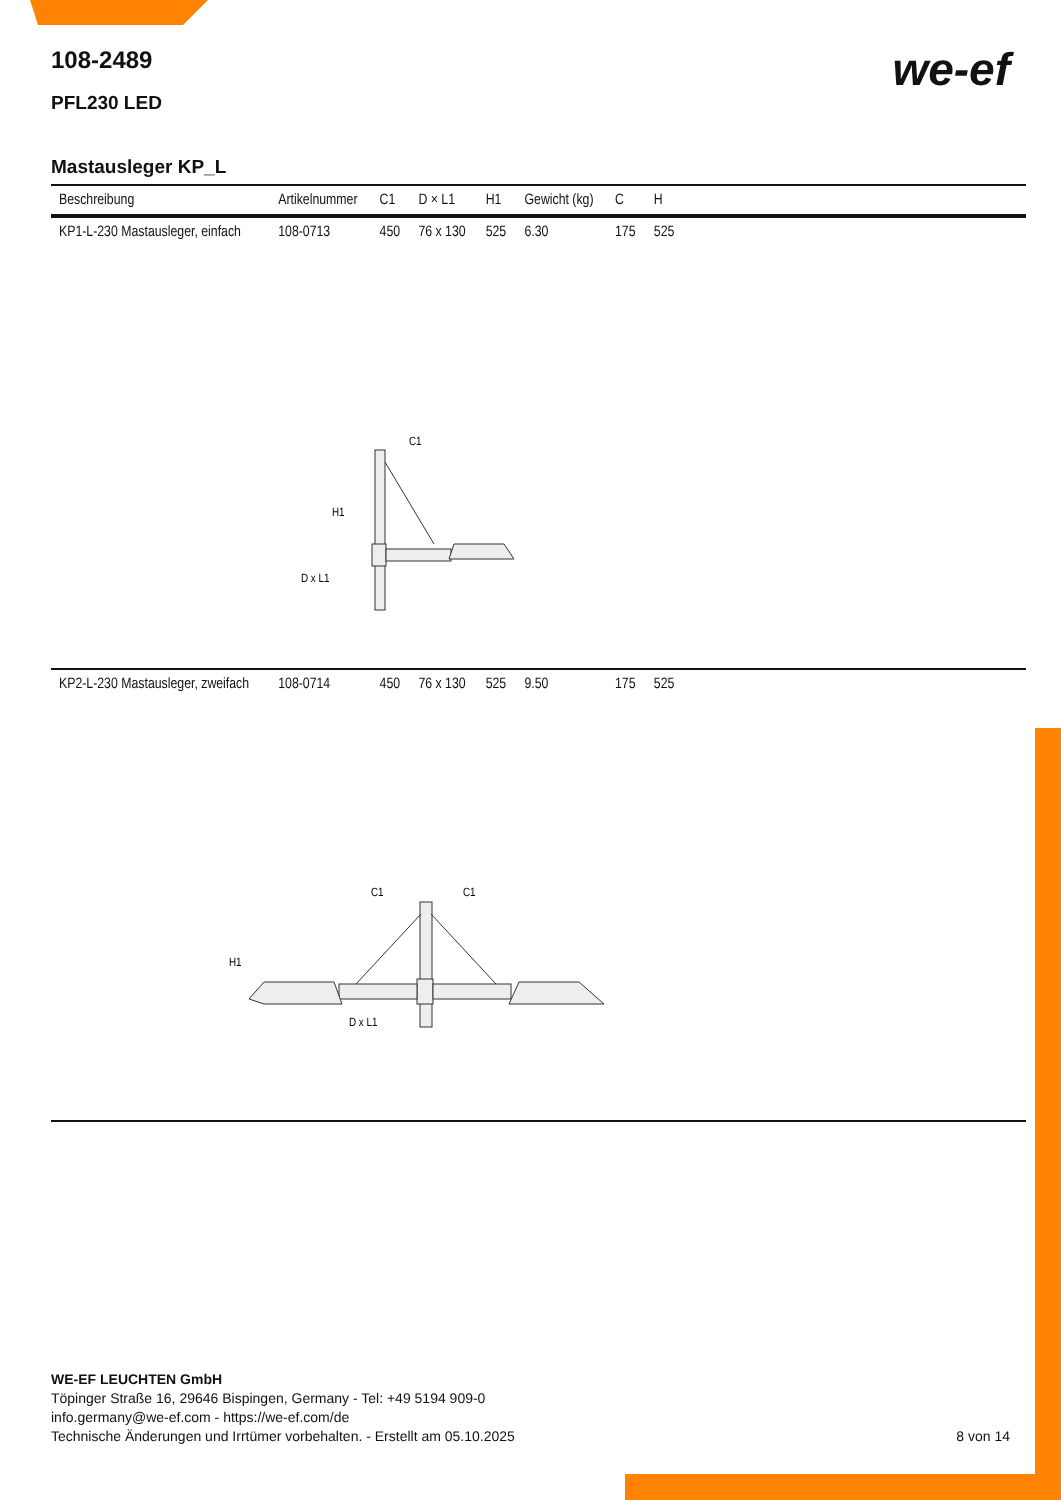we-ef
108-2489
PFL230 LED
Mastausleger KP_L
| Beschreibung | Artikelnummer | C1 | D × L1 | H1 | Gewicht (kg) | C | H | |
| --- | --- | --- | --- | --- | --- | --- | --- | --- |
| KP1-L-230 Mastausleger, einfach | 108-0713 | 450 | 76 x 130 | 525 | 6.30 | 175 | 525 | |
| C1 H1 D x L1 | | | | | | | | |
| KP2-L-230 Mastausleger, zweifach | 108-0714 | 450 | 76 x 130 | 525 | 9.50 | 175 | 525 | |
| C1 C1 H1 D x L1 | | | | | | | | |
WE-EF LEUCHTEN GmbH
Töpinger Straße 16, 29646 Bispingen, Germany - Tel: +49 5194 909-0
info.germany@we-ef.com - https://we-ef.com/de
Technische Änderungen und Irrtümer vorbehalten. - Erstellt am 05.10.2025 8 von 14